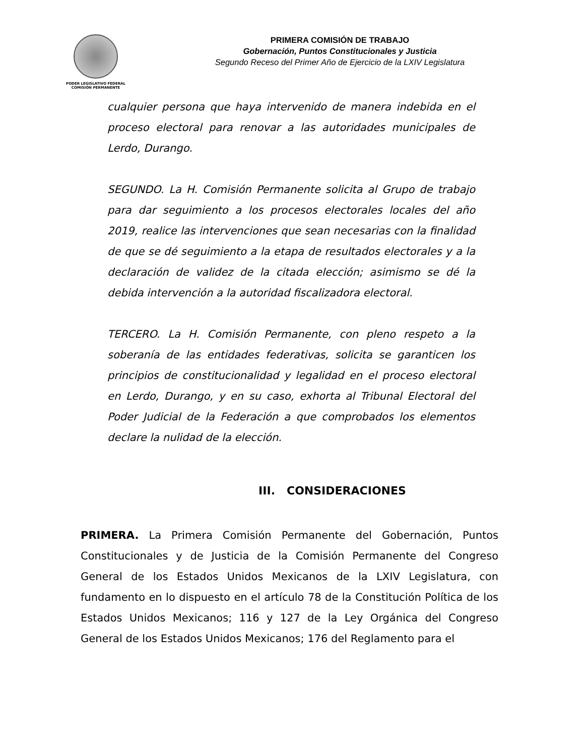PODER LEGISLATIVO FEDERAL
COMISIÓN PERMANENTE
PRIMERA COMISIÓN DE TRABAJO
Gobernación, Puntos Constitucionales y Justicia
Segundo Receso del Primer Año de Ejercicio de la LXIV Legislatura
cualquier persona que haya intervenido de manera indebida en el proceso electoral para renovar a las autoridades municipales de Lerdo, Durango.
SEGUNDO. La H. Comisión Permanente solicita al Grupo de trabajo para dar seguimiento a los procesos electorales locales del año 2019, realice las intervenciones que sean necesarias con la finalidad de que se dé seguimiento a la etapa de resultados electorales y a la declaración de validez de la citada elección; asimismo se dé la debida intervención a la autoridad fiscalizadora electoral.
TERCERO. La H. Comisión Permanente, con pleno respeto a la soberanía de las entidades federativas, solicita se garanticen los principios de constitucionalidad y legalidad en el proceso electoral en Lerdo, Durango, y en su caso, exhorta al Tribunal Electoral del Poder Judicial de la Federación a que comprobados los elementos declare la nulidad de la elección.
III. CONSIDERACIONES
PRIMERA. La Primera Comisión Permanente del Gobernación, Puntos Constitucionales y de Justicia de la Comisión Permanente del Congreso General de los Estados Unidos Mexicanos de la LXIV Legislatura, con fundamento en lo dispuesto en el artículo 78 de la Constitución Política de los Estados Unidos Mexicanos; 116 y 127 de la Ley Orgánica del Congreso General de los Estados Unidos Mexicanos; 176 del Reglamento para el